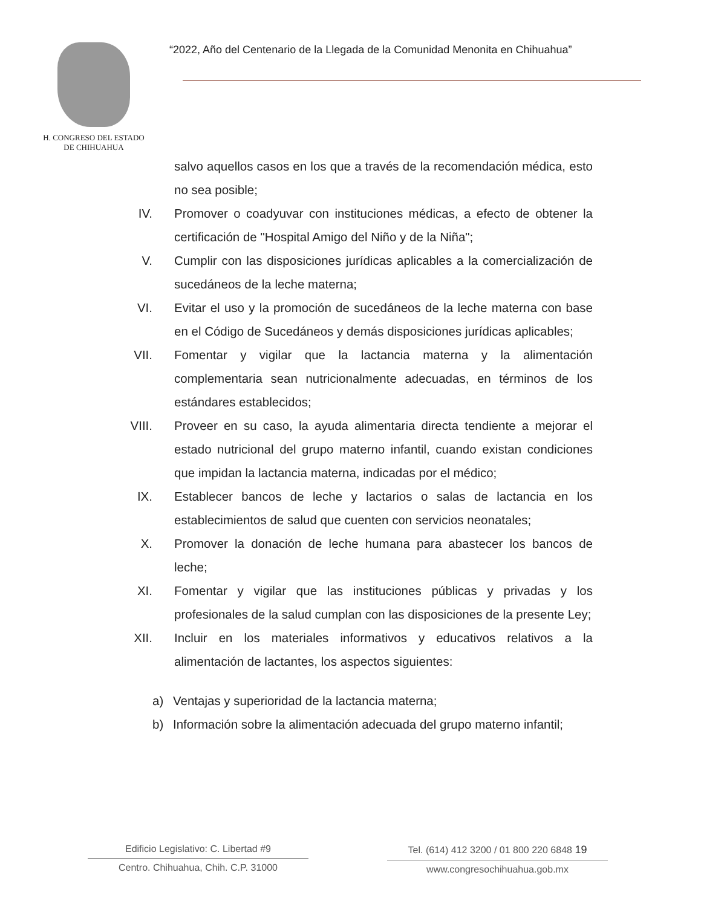H. CONGRESO DEL ESTADO
DE CHIHUAHUA
“2022, Año del Centenario de la Llegada de la Comunidad Menonita en Chihuahua”
salvo aquellos casos en los que a través de la recomendación médica, esto no sea posible;
IV. Promover o coadyuvar con instituciones médicas, a efecto de obtener la certificación de "Hospital Amigo del Niño y de la Niña";
V. Cumplir con las disposiciones jurídicas aplicables a la comercialización de sucedáneos de la leche materna;
VI. Evitar el uso y la promoción de sucedáneos de la leche materna con base en el Código de Sucedáneos y demás disposiciones jurídicas aplicables;
VII. Fomentar y vigilar que la lactancia materna y la alimentación complementaria sean nutricionalmente adecuadas, en términos de los estándares establecidos;
VIII. Proveer en su caso, la ayuda alimentaria directa tendiente a mejorar el estado nutricional del grupo materno infantil, cuando existan condiciones que impidan la lactancia materna, indicadas por el médico;
IX. Establecer bancos de leche y lactarios o salas de lactancia en los establecimientos de salud que cuenten con servicios neonatales;
X. Promover la donación de leche humana para abastecer los bancos de leche;
XI. Fomentar y vigilar que las instituciones públicas y privadas y los profesionales de la salud cumplan con las disposiciones de la presente Ley;
XII. Incluir en los materiales informativos y educativos relativos a la alimentación de lactantes, los aspectos siguientes:
a) Ventajas y superioridad de la lactancia materna;
b) Información sobre la alimentación adecuada del grupo materno infantil;
Edificio Legislativo: C. Libertad #9
Centro. Chihuahua, Chih. C.P. 31000
Tel. (614) 412 3200 / 01 800 220 6848 19
www.congresochihuahua.gob.mx